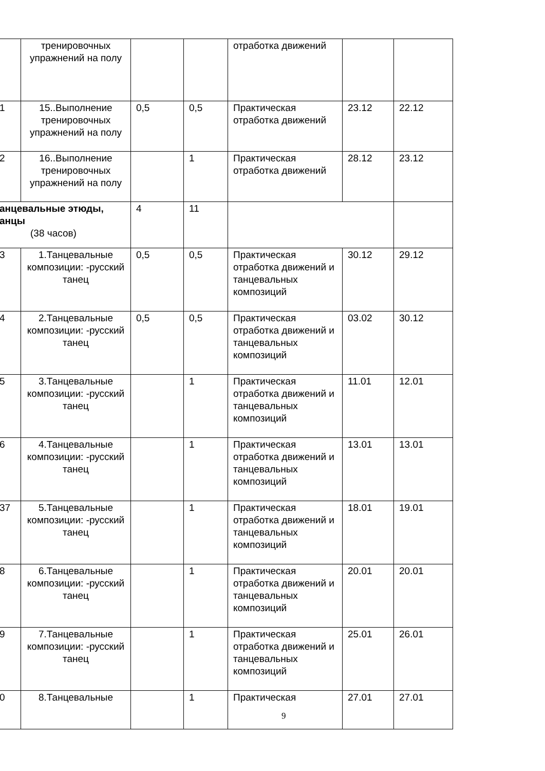| | тренировочных упражнений на полу | | | отработка движений | | |
| 1 | 15..Выполнение тренировочных упражнений на полу | 0,5 | 0,5 | Практическая отработка движений | 23.12 | 22.12 |
| 2 | 16..Выполнение тренировочных упражнений на полу | | 1 | Практическая отработка движений | 28.12 | 23.12 |
| анцевальные этюды, анцы (38 часов) | | 4 | 11 | | | |
| 3 | 1.Танцевальные композиции: -русский танец | 0,5 | 0,5 | Практическая отработка движений и танцевальных композиций | 30.12 | 29.12 |
| 4 | 2.Танцевальные композиции: -русский танец | 0,5 | 0,5 | Практическая отработка движений и танцевальных композиций | 03.02 | 30.12 |
| 5 | 3.Танцевальные композиции: -русский танец | | 1 | Практическая отработка движений и танцевальных композиций | 11.01 | 12.01 |
| 6 | 4.Танцевальные композиции: -русский танец | | 1 | Практическая отработка движений и танцевальных композиций | 13.01 | 13.01 |
| 37 | 5.Танцевальные композиции: -русский танец | | 1 | Практическая отработка движений и танцевальных композиций | 18.01 | 19.01 |
| 8 | 6.Танцевальные композиции: -русский танец | | 1 | Практическая отработка движений и танцевальных композиций | 20.01 | 20.01 |
| 9 | 7.Танцевальные композиции: -русский танец | | 1 | Практическая отработка движений и танцевальных композиций | 25.01 | 26.01 |
| 0 | 8.Танцевальные | | 1 | Практическая | 27.01 | 27.01 |
9